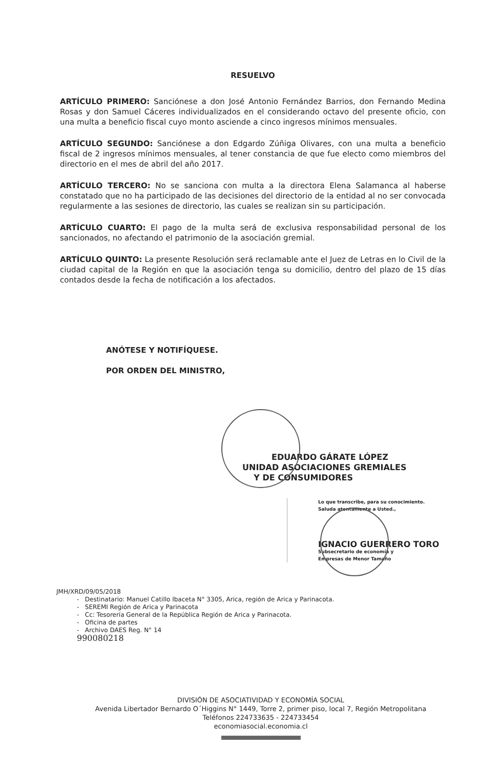RESUELVO
ARTÍCULO PRIMERO: Sanciónese a don José Antonio Fernández Barrios, don Fernando Medina Rosas y don Samuel Cáceres individualizados en el considerando octavo del presente oficio, con una multa a beneficio fiscal cuyo monto asciende a cinco ingresos mínimos mensuales.
ARTÍCULO SEGUNDO: Sanciónese a don Edgardo Zúñiga Olivares, con una multa a beneficio fiscal de 2 ingresos mínimos mensuales, al tener constancia de que fue electo como miembros del directorio en el mes de abril del año 2017.
ARTÍCULO TERCERO: No se sanciona con multa a la directora Elena Salamanca al haberse constatado que no ha participado de las decisiones del directorio de la entidad al no ser convocada regularmente a las sesiones de directorio, las cuales se realizan sin su participación.
ARTÍCULO CUARTO: El pago de la multa será de exclusiva responsabilidad personal de los sancionados, no afectando el patrimonio de la asociación gremial.
ARTÍCULO QUINTO: La presente Resolución será reclamable ante el Juez de Letras en lo Civil de la ciudad capital de la Región en que la asociación tenga su domicilio, dentro del plazo de 15 días contados desde la fecha de notificación a los afectados.
ANÓTESE Y NOTIFÍQUESE.
POR ORDEN DEL MINISTRO,
EDUARDO GÁRATE LÓPEZ
UNIDAD ASOCIACIONES GREMIALES
Y DE CONSUMIDORES
Lo que transcribe, para su conocimiento.
Saluda atentamente a Usted.,
IGNACIO GUERRERO TORO
Subsecretario de economía y
Empresas de Menor Tamaño
JMH/XRD/09/05/2018
- Destinatario: Manuel Catillo Ibaceta N° 3305, Arica, región de Arica y Parinacota.
- SEREMI Región de Arica y Parinacota
- Cc: Tesorería General de la República Región de Arica y Parinacota.
- Oficina de partes
- Archivo DAES Reg. N° 14
990080218
DIVISIÓN DE ASOCIATIVIDAD Y ECONOMÍA SOCIAL
Avenida Libertador Bernardo O´Higgins N° 1449, Torre 2, primer piso, local 7, Región Metropolitana
Teléfonos 224733635 - 224733454
economiasocial.economia.cl